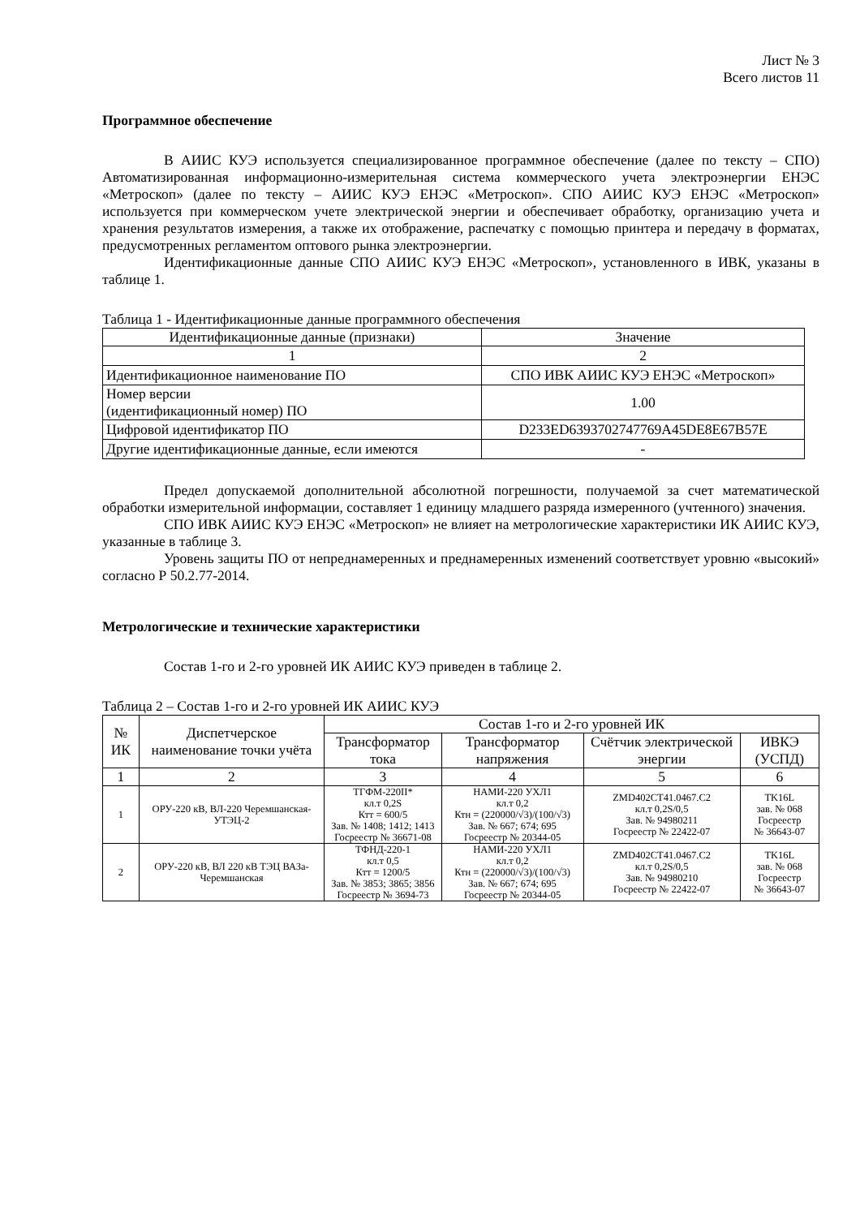Лист № 3
Всего листов 11
Программное обеспечение
В АИИС КУЭ используется специализированное программное обеспечение (далее по тексту – СПО) Автоматизированная информационно-измерительная система коммерческого учета электроэнергии ЕНЭС «Метроскоп» (далее по тексту – АИИС КУЭ ЕНЭС «Метроскоп». СПО АИИС КУЭ ЕНЭС «Метроскоп» используется при коммерческом учете электрической энергии и обеспечивает обработку, организацию учета и хранения результатов измерения, а также их отображение, распечатку с помощью принтера и передачу в форматах, предусмотренных регламентом оптового рынка электроэнергии.
Идентификационные данные СПО АИИС КУЭ ЕНЭС «Метроскоп», установленного в ИВК, указаны в таблице 1.
Таблица 1 - Идентификационные данные программного обеспечения
| Идентификационные данные (признаки) | Значение |
| --- | --- |
| 1 | 2 |
| Идентификационное наименование ПО | СПО ИВК АИИС КУЭ ЕНЭС «Метроскоп» |
| Номер версии (идентификационный номер) ПО | 1.00 |
| Цифровой идентификатор ПО | D233ED6393702747769A45DE8E67B57E |
| Другие идентификационные данные, если имеются | - |
Предел допускаемой дополнительной абсолютной погрешности, получаемой за счет математической обработки измерительной информации, составляет 1 единицу младшего разряда измеренного (учтенного) значения.
СПО ИВК АИИС КУЭ ЕНЭС «Метроскоп» не влияет на метрологические характеристики ИК АИИС КУЭ, указанные в таблице 3.
Уровень защиты ПО от непреднамеренных и преднамеренных изменений соответствует уровню «высокий» согласно Р 50.2.77-2014.
Метрологические и технические характеристики
Состав 1-го и 2-го уровней ИК АИИС КУЭ приведен в таблице 2.
Таблица 2 – Состав 1-го и 2-го уровней ИК АИИС КУЭ
| № ИК | Диспетчерское наименование точки учёта | Состав 1-го и 2-го уровней ИК | | | |
| --- | --- | --- | --- | --- | --- |
| | | Трансформатор тока | Трансформатор напряжения | Счётчик электрической энергии | ИВКЭ (УСПД) |
| 1 | 2 | 3 | 4 | 5 | 6 |
| 1 | ОРУ-220 кВ, ВЛ-220 Черемшанская-УТЭЦ-2 | ТГФМ-220II* кл.т 0,2S Ктт = 600/5 Зав. № 1408; 1412; 1413 Госреестр № 36671-08 | НАМИ-220 УХЛ1 кл.т 0,2 Ктн = (220000/√3)/(100/√3) Зав. № 667; 674; 695 Госреестр № 20344-05 | ZMD402CT41.0467.C2 кл.т 0,2S/0,5 Зав. № 94980211 Госреестр № 22422-07 | TK16L зав. № 068 Госреестр № 36643-07 |
| 2 | ОРУ-220 кВ, ВЛ 220 кВ ТЭЦ ВАЗа-Черемшанская | ТФНД-220-1 кл.т 0,5 Ктт = 1200/5 Зав. № 3853; 3865; 3856 Госреестр № 3694-73 | НАМИ-220 УХЛ1 кл.т 0,2 Ктн = (220000/√3)/(100/√3) Зав. № 667; 674; 695 Госреестр № 20344-05 | ZMD402CT41.0467.C2 кл.т 0,2S/0,5 Зав. № 94980210 Госреестр № 22422-07 | TK16L зав. № 068 Госреестр № 36643-07 |